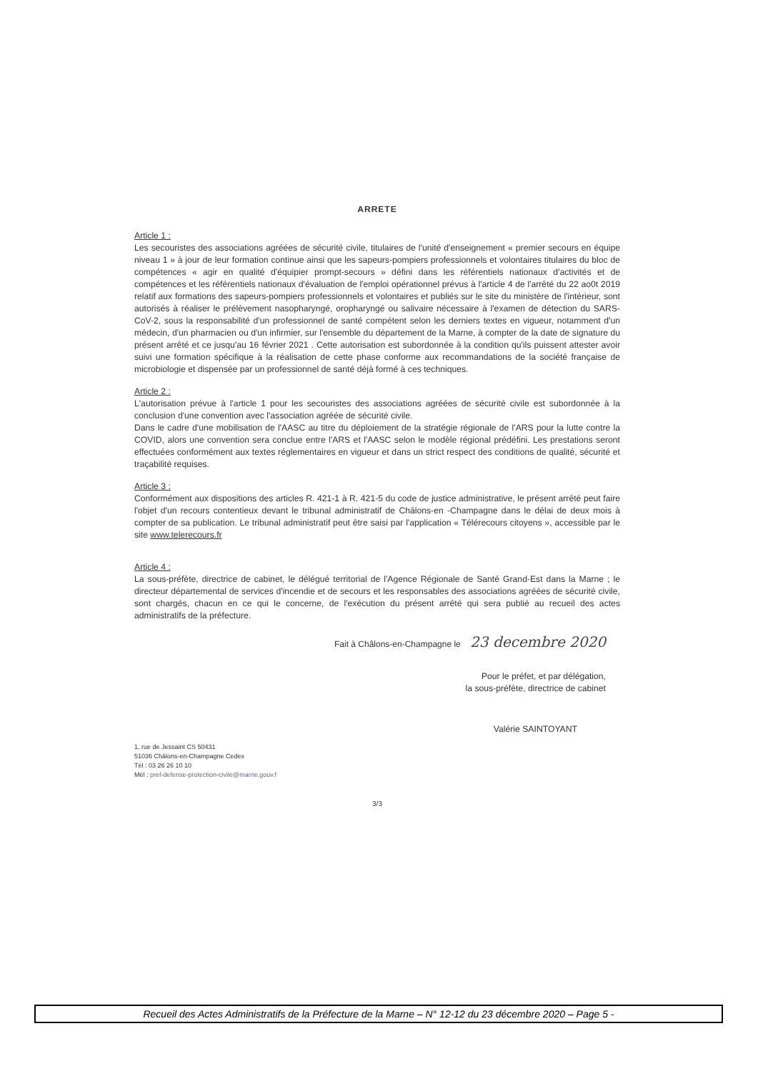ARRETE
Article 1 :
Les secouristes des associations agréées de sécurité civile, titulaires de l'unité d'enseignement « premier secours en équipe niveau 1 » à jour de leur formation continue ainsi que les sapeurs-pompiers professionnels et volontaires titulaires du bloc de compétences « agir en qualité d'équipier prompt-secours » défini dans les référentiels nationaux d'activités et de compétences et les référentiels nationaux d'évaluation de l'emploi opérationnel prévus à l'article 4 de l'arrêté du 22 ao0t 2019 relatif aux formations des sapeurs-pompiers professionnels et volontaires et publiés sur le site du ministère de l'intérieur, sont autorisés à réaliser le prélèvement nasopharyngé, oropharyngé ou salivaire nécessaire à l'examen de détection du SARS-CoV-2, sous la responsabilité d'un professionnel de santé compétent selon les derniers textes en vigueur, notamment d'un médecin, d'un pharmacien ou d'un infirmier, sur l'ensemble du département de la Marne, à compter de la date de signature du présent arrêté et ce jusqu'au 16 février 2021 . Cette autorisation est subordonnée à la condition qu'ils puissent attester avoir suivi une formation spécifique à la réalisation de cette phase conforme aux recommandations de la société française de microbiologie et dispensée par un professionnel de santé déjà formé à ces techniques.
Article 2 :
L'autorisation prévue à l'article 1 pour les secouristes des associations agréées de sécurité civile est subordonnée à la conclusion d'une convention avec l'association agréée de sécurité civile.
Dans le cadre d'une mobilisation de l'AASC au titre du déploiement de la stratégie régionale de l'ARS pour la lutte contre la COVID, alors une convention sera conclue entre l'ARS et l'AASC selon le modèle régional prédéfini. Les prestations seront effectuées conformément aux textes réglementaires en vigueur et dans un strict respect des conditions de qualité, sécurité et traçabilité requises.
Article 3 :
Conformément aux dispositions des articles R. 421-1 à R. 421-5 du code de justice administrative, le présent arrêté peut faire l'objet d'un recours contentieux devant le tribunal administratif de Châlons-en -Champagne dans le délai de deux mois à compter de sa publication. Le tribunal administratif peut être saisi par l'application « Télérecours citoyens », accessible par le site www.telerecours.fr
Article 4 :
La sous-préfète, directrice de cabinet, le délégué territorial de l'Agence Régionale de Santé Grand-Est dans la Marne ; le directeur départemental de services d'incendie et de secours et les responsables des associations agréées de sécurité civile, sont chargés, chacun en ce qui le concerne, de l'exécution du présent arrêté qui sera publié au recueil des actes administratifs de la préfecture.
Fait à Châlons-en-Champagne le 23 decembre 2020
Pour le préfet, et par délégation,
la sous-préfète, directrice de cabinet
Valérie SAINTOYANT
1, rue de Jessaint CS 50431
51036 Châlons-en-Champagne Cedex
Tél : 03 26 26 10 10
Mél : pref-defense-protection-civile@marne.gouv.f
3/3
Recueil des Actes Administratifs de la Préfecture de la Marne – N° 12-12 du 23 décembre 2020 – Page 5 -